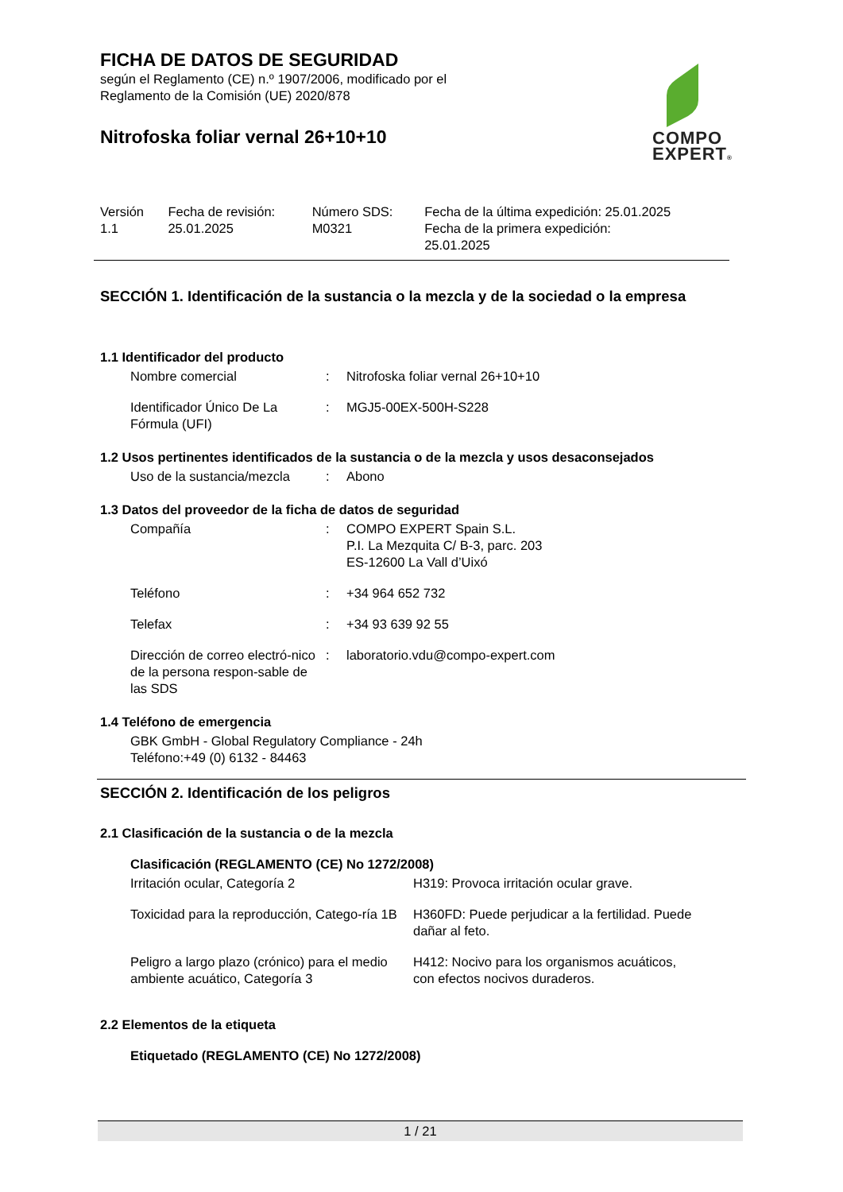FICHA DE DATOS DE SEGURIDAD
según el Reglamento (CE) n.º 1907/2006, modificado por el
Reglamento de la Comisión (UE) 2020/878
COMPO
EXPERT®
Nitrofoska foliar vernal 26+10+10
| Versión 1.1 | Fecha de revisión: 25.01.2025 | Número SDS: M0321 | Fecha de la última expedición: 25.01.2025 Fecha de la primera expedición: 25.01.2025 |
SECCIÓN 1. Identificación de la sustancia o la mezcla y de la sociedad o la empresa
1.1 Identificador del producto
| Nombre comercial | : | Nitrofoska foliar vernal 26+10+10 |
| Identificador Único De La Fórmula (UFI) | : | MGJ5-00EX-500H-S228 |
1.2 Usos pertinentes identificados de la sustancia o de la mezcla y usos desaconsejados
| Uso de la sustancia/mezcla | : | Abono |
1.3 Datos del proveedor de la ficha de datos de seguridad
| Compañía | : | COMPO EXPERT Spain S.L. P.I. La Mezquita C/ B-3, parc. 203 ES-12600 La Vall d’Uixó |
| Teléfono | : | +34 964 652 732 |
| Telefax | : | +34 93 639 92 55 |
| Dirección de correo electró-nico de la persona respon-sable de las SDS | : | laboratorio.vdu@compo-expert.com |
1.4 Teléfono de emergencia
GBK GmbH - Global Regulatory Compliance - 24h
Teléfono:+49 (0) 6132 - 84463
SECCIÓN 2. Identificación de los peligros
2.1 Clasificación de la sustancia o de la mezcla
Clasificación (REGLAMENTO (CE) No 1272/2008)
| Irritación ocular, Categoría 2 | H319: Provoca irritación ocular grave. |
| Toxicidad para la reproducción, Catego-ría 1B | H360FD: Puede perjudicar a la fertilidad. Puede dañar al feto. |
| Peligro a largo plazo (crónico) para el medio ambiente acuático, Categoría 3 | H412: Nocivo para los organismos acuáticos, con efectos nocivos duraderos. |
2.2 Elementos de la etiqueta
Etiquetado (REGLAMENTO (CE) No 1272/2008)
1 / 21